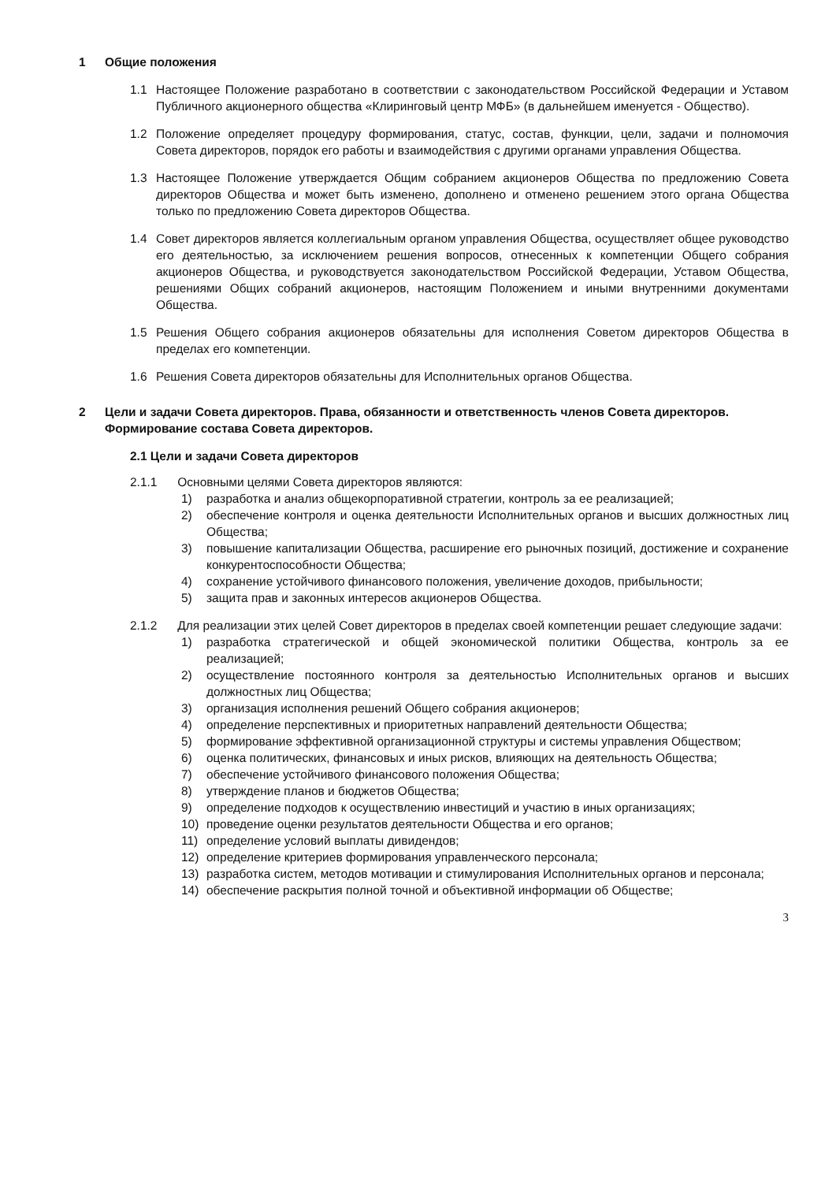1 Общие положения
1.1 Настоящее Положение разработано в соответствии с законодательством Российской Федерации и Уставом Публичного акционерного общества «Клиринговый центр МФБ» (в дальнейшем именуется - Общество).
1.2 Положение определяет процедуру формирования, статус, состав, функции, цели, задачи и полномочия Совета директоров, порядок его работы и взаимодействия с другими органами управления Общества.
1.3 Настоящее Положение утверждается Общим собранием акционеров Общества по предложению Совета директоров Общества и может быть изменено, дополнено и отменено решением этого органа Общества только по предложению Совета директоров Общества.
1.4 Совет директоров является коллегиальным органом управления Общества, осуществляет общее руководство его деятельностью, за исключением решения вопросов, отнесенных к компетенции Общего собрания акционеров Общества, и руководствуется законодательством Российской Федерации, Уставом Общества, решениями Общих собраний акционеров, настоящим Положением и иными внутренними документами Общества.
1.5 Решения Общего собрания акционеров обязательны для исполнения Советом директоров Общества в пределах его компетенции.
1.6 Решения Совета директоров обязательны для Исполнительных органов Общества.
2 Цели и задачи Совета директоров. Права, обязанности и ответственность членов Совета директоров. Формирование состава Совета директоров.
2.1 Цели и задачи Совета директоров
2.1.1 Основными целями Совета директоров являются:
1) разработка и анализ общекорпоративной стратегии, контроль за ее реализацией;
2) обеспечение контроля и оценка деятельности Исполнительных органов и высших должностных лиц Общества;
3) повышение капитализации Общества, расширение его рыночных позиций, достижение и сохранение конкурентоспособности Общества;
4) сохранение устойчивого финансового положения, увеличение доходов, прибыльности;
5) защита прав и законных интересов акционеров Общества.
2.1.2 Для реализации этих целей Совет директоров в пределах своей компетенции решает следующие задачи:
1) разработка стратегической и общей экономической политики Общества, контроль за ее реализацией;
2) осуществление постоянного контроля за деятельностью Исполнительных органов и высших должностных лиц Общества;
3) организация исполнения решений Общего собрания акционеров;
4) определение перспективных и приоритетных направлений деятельности Общества;
5) формирование эффективной организационной структуры и системы управления Обществом;
6) оценка политических, финансовых и иных рисков, влияющих на деятельность Общества;
7) обеспечение устойчивого финансового положения Общества;
8) утверждение планов и бюджетов Общества;
9) определение подходов к осуществлению инвестиций и участию в иных организациях;
10) проведение оценки результатов деятельности Общества и его органов;
11) определение условий выплаты дивидендов;
12) определение критериев формирования управленческого персонала;
13) разработка систем, методов мотивации и стимулирования Исполнительных органов и персонала;
14) обеспечение раскрытия полной точной и объективной информации об Обществе;
3